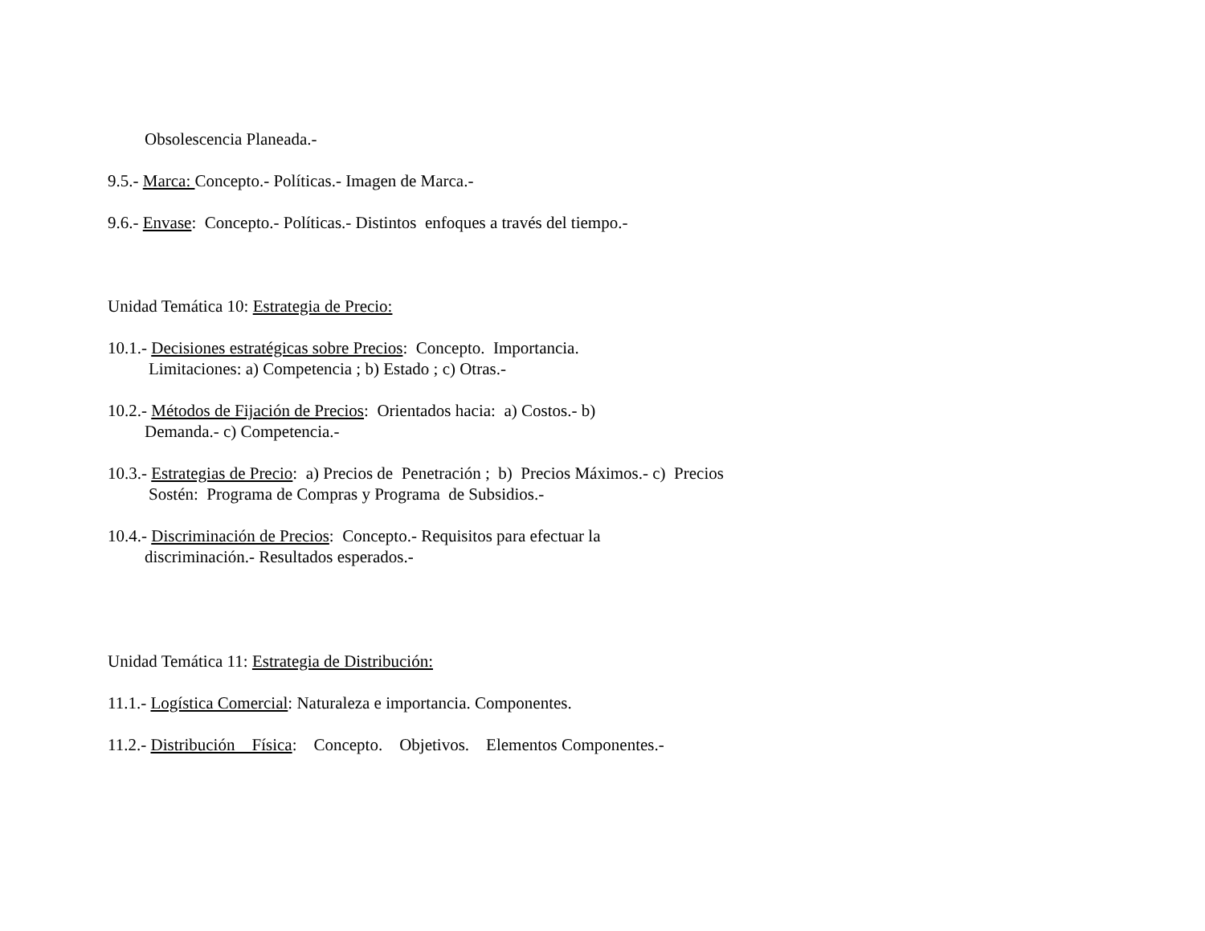Obsolescencia Planeada.-
9.5.- Marca: Concepto.- Políticas.- Imagen de Marca.-
9.6.- Envase: Concepto.- Políticas.- Distintos enfoques a través del tiempo.-
Unidad Temática 10: Estrategia de Precio:
10.1.- Decisiones estratégicas sobre Precios: Concepto. Importancia. Limitaciones: a) Competencia ; b) Estado ; c) Otras.-
10.2.- Métodos de Fijación de Precios: Orientados hacia: a) Costos.- b) Demanda.- c) Competencia.-
10.3.- Estrategias de Precio: a) Precios de Penetración ; b) Precios Máximos.- c) Precios Sostén: Programa de Compras y Programa de Subsidios.-
10.4.- Discriminación de Precios: Concepto.- Requisitos para efectuar la discriminación.- Resultados esperados.-
Unidad Temática 11: Estrategia de Distribución:
11.1.- Logística Comercial: Naturaleza e importancia. Componentes.
11.2.- Distribución Física: Concepto. Objetivos. Elementos Componentes.-